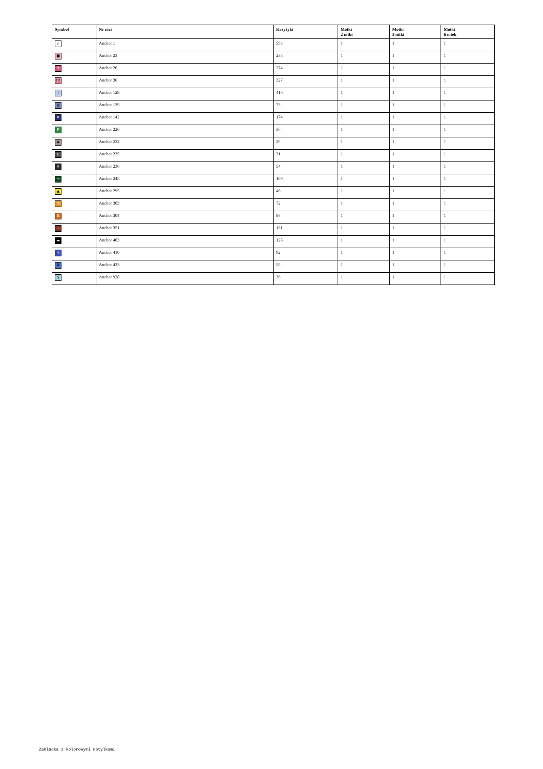| Symbol | Nr nici | Krzyżyki | Motki 2 nitki | Motki 3 nitki | Motki 6 nitek |
| --- | --- | --- | --- | --- | --- |
| ↙ | Anchor 1 | 593 | 1 | 1 | 1 |
| ■ | Anchor 23 | 233 | 1 | 1 | 1 |
| 9 | Anchor 26 | 274 | 1 | 1 | 1 |
| !!! | Anchor 36 | 327 | 1 | 1 | 1 |
| ! | Anchor 128 | 416 | 1 | 1 | 1 |
| ◍ | Anchor 129 | 73 | 1 | 1 | 1 |
| ✕ | Anchor 142 | 174 | 1 | 1 | 1 |
| P | Anchor 226 | 36 | 1 | 1 | 1 |
| ♟ | Anchor 232 | 29 | 1 | 1 | 1 |
| ≥ | Anchor 235 | 31 | 1 | 1 | 1 |
| V | Anchor 236 | 54 | 1 | 1 | 1 |
| → | Anchor 245 | 109 | 1 | 1 | 1 |
| ▲ | Anchor 295 | 46 | 1 | 1 | 1 |
| ⇉ | Anchor 303 | 72 | 1 | 1 | 1 |
| ⌘ | Anchor 304 | 88 | 1 | 1 | 1 |
| ⌅ | Anchor 351 | 131 | 1 | 1 | 1 |
| ▬ | Anchor 403 | 128 | 1 | 1 | 1 |
| ※ | Anchor 410 | 92 | 1 | 1 | 1 |
| ⊠ | Anchor 433 | 58 | 1 | 1 | 1 |
| $ | Anchor 928 | 36 | 1 | 1 | 1 |
Zakładka z kolorowymi motylkami